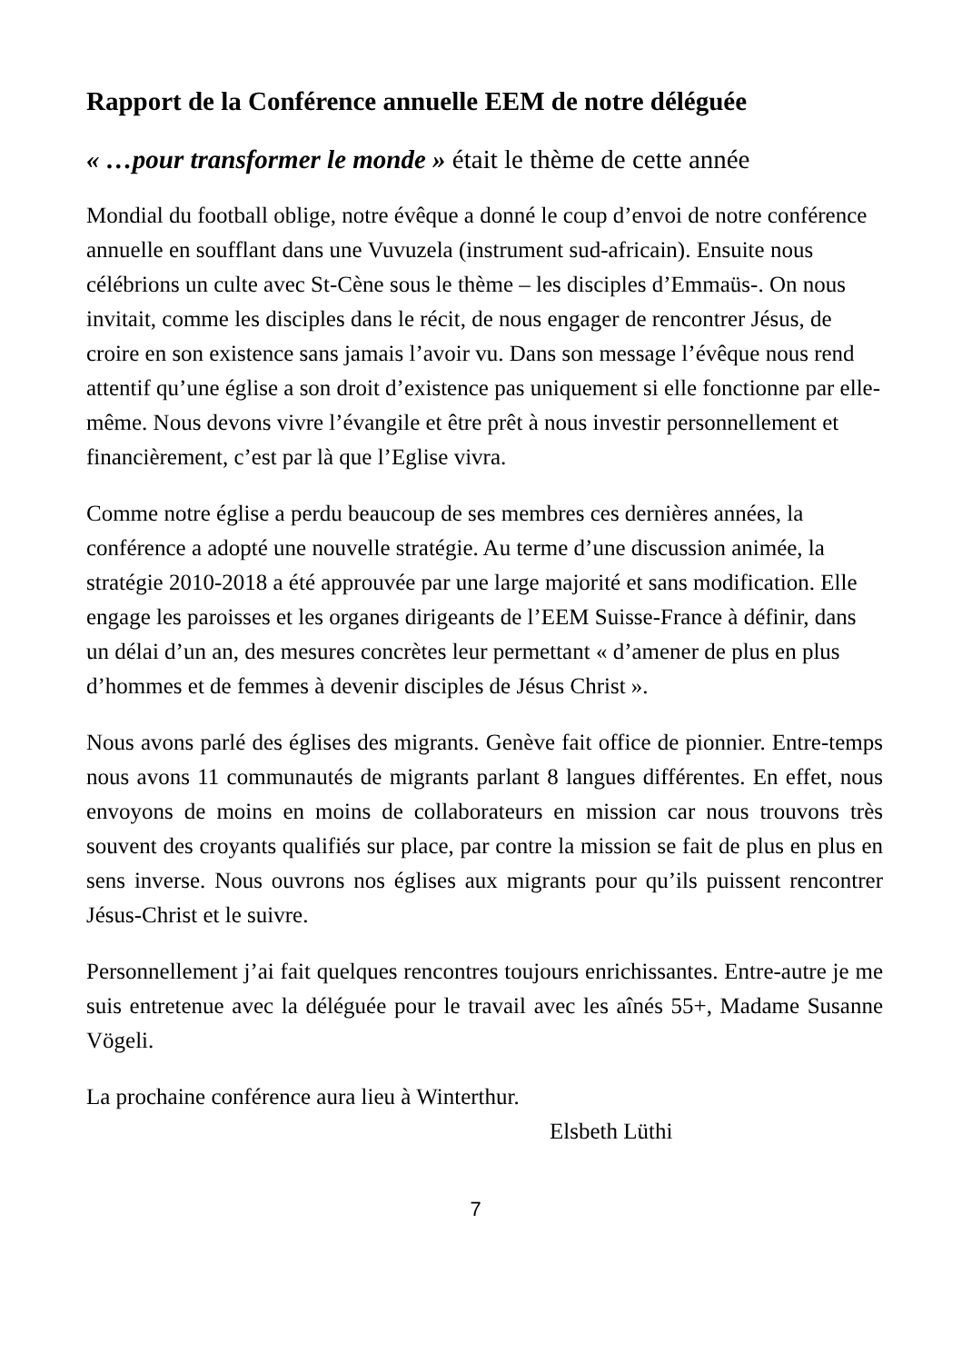Rapport de la Conférence annuelle EEM de notre déléguée
« …pour transformer le monde » était le thème de cette année
Mondial du football oblige, notre évêque a donné le coup d’envoi de notre conférence annuelle en soufflant dans une Vuvuzela (instrument sud-africain). Ensuite nous célébrions un culte avec St-Cène sous le thème – les disciples d’Emmaüs-. On nous invitait, comme les disciples dans le récit, de nous engager de rencontrer Jésus, de croire en son existence sans jamais l’avoir vu. Dans son message l’évêque nous rend attentif qu’une église a son droit d’existence pas uniquement si elle fonctionne par elle-même. Nous devons vivre l’évangile et être prêt à nous investir personnellement et financièrement, c’est par là que l’Eglise vivra.
Comme notre église a perdu beaucoup de ses membres ces dernières années, la conférence a adopté une nouvelle stratégie. Au terme d’une discussion animée, la stratégie 2010-2018 a été approuvée par une large majorité et sans modification. Elle engage les paroisses et les organes dirigeants de l’EEM Suisse-France à définir, dans un délai d’un an, des mesures concrètes leur permettant « d’amener de plus en plus d’hommes et de femmes à devenir disciples de Jésus Christ ».
Nous avons parlé des églises des migrants. Genève fait office de pionnier. Entre-temps nous avons 11 communautés de migrants parlant 8 langues différentes. En effet, nous envoyons de moins en moins de collaborateurs en mission car nous trouvons très souvent des croyants qualifiés sur place, par contre la mission se fait de plus en plus en sens inverse. Nous ouvrons nos églises aux migrants pour qu’ils puissent rencontrer Jésus-Christ et le suivre.
Personnellement j’ai fait quelques rencontres toujours enrichissantes. Entre-autre je me suis entretenue avec la déléguée pour le travail avec les aînés 55+, Madame Susanne Vögeli.
La prochaine conférence aura lieu à Winterthur.
Elsbeth Lüthi
7